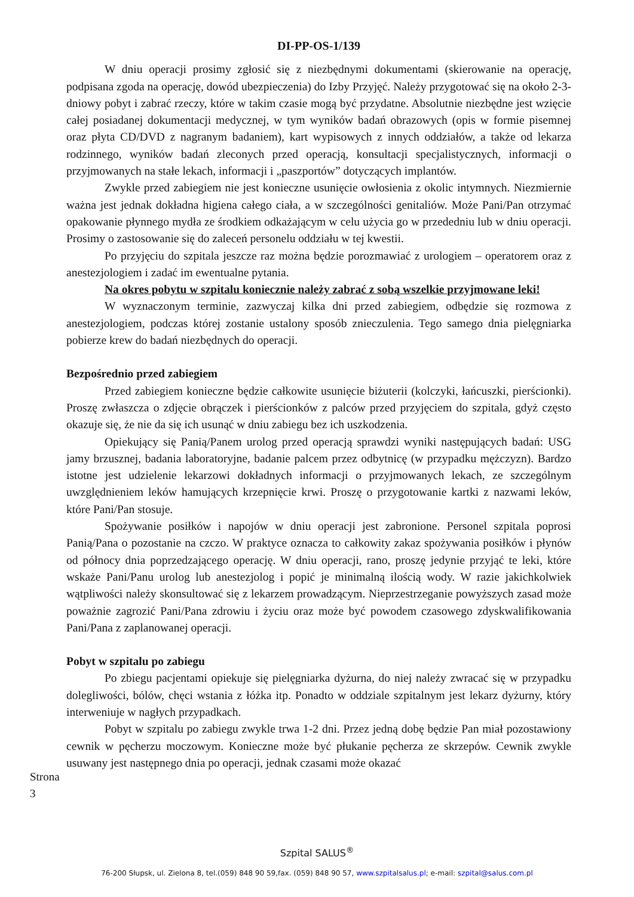DI-PP-OS-1/139
W dniu operacji prosimy zgłosić się z niezbędnymi dokumentami (skierowanie na operację, podpisana zgoda na operację, dowód ubezpieczenia) do Izby Przyjęć. Należy przygotować się na około 2-3-dniowy pobyt i zabrać rzeczy, które w takim czasie mogą być przydatne. Absolutnie niezbędne jest wzięcie całej posiadanej dokumentacji medycznej, w tym wyników badań obrazowych (opis w formie pisemnej oraz płyta CD/DVD z nagranym badaniem), kart wypisowych z innych oddziałów, a także od lekarza rodzinnego, wyników badań zleconych przed operacją, konsultacji specjalistycznych, informacji o przyjmowanych na stałe lekach, informacji i „paszportów” dotyczących implantów.
Zwykle przed zabiegiem nie jest konieczne usunięcie owłosienia z okolic intymnych. Niezmiernie ważna jest jednak dokładna higiena całego ciała, a w szczególności genitaliów. Może Pani/Pan otrzymać opakowanie płynnego mydła ze środkiem odkażającym w celu użycia go w przededniu lub w dniu operacji. Prosimy o zastosowanie się do zaleceń personelu oddziału w tej kwestii.
Po przyjęciu do szpitala jeszcze raz można będzie porozmawiać z urologiem – operatorem oraz z anestezjologiem i zadać im ewentualne pytania.
Na okres pobytu w szpitalu koniecznie należy zabrać z sobą wszelkie przyjmowane leki!
W wyznaczonym terminie, zazwyczaj kilka dni przed zabiegiem, odbędzie się rozmowa z anestezjologiem, podczas której zostanie ustalony sposób znieczulenia. Tego samego dnia pielęgniarka pobierze krew do badań niezbędnych do operacji.
Bezpośrednio przed zabiegiem
Przed zabiegiem konieczne będzie całkowite usunięcie biżuterii (kolczyki, łańcuszki, pierścionki). Proszę zwłaszcza o zdjęcie obrączek i pierścionków z palców przed przyjęciem do szpitala, gdyż często okazuje się, że nie da się ich usunąć w dniu zabiegu bez ich uszkodzenia.
Opiekujący się Panią/Panem urolog przed operacją sprawdzi wyniki następujących badań: USG jamy brzusznej, badania laboratoryjne, badanie palcem przez odbytnicę (w przypadku mężczyzn). Bardzo istotne jest udzielenie lekarzowi dokładnych informacji o przyjmowanych lekach, ze szczególnym uwzględnieniem leków hamujących krzepnięcie krwi. Proszę o przygotowanie kartki z nazwami leków, które Pani/Pan stosuje.
Spożywanie posiłków i napojów w dniu operacji jest zabronione. Personel szpitala poprosi Panią/Pana o pozostanie na czczo. W praktyce oznacza to całkowity zakaz spożywania posiłków i płynów od północy dnia poprzedzającego operację. W dniu operacji, rano, proszę jedynie przyjąć te leki, które wskaże Pani/Panu urolog lub anestezjolog i popić je minimalną ilością wody. W razie jakichkolwiek wątpliwości należy skonsultować się z lekarzem prowadzącym. Nieprzestrzeganie powyższych zasad może poważnie zagrozić Pani/Pana zdrowiu i życiu oraz może być powodem czasowego zdyskwalifikowania Pani/Pana z zaplanowanej operacji.
Pobyt w szpitalu po zabiegu
Po zbiegu pacjentami opiekuje się pielęgniarka dyżurna, do niej należy zwracać się w przypadku dolegliwości, bólów, chęci wstania z łóżka itp. Ponadto w oddziale szpitalnym jest lekarz dyżurny, który interweniuje w nagłych przypadkach.
Pobyt w szpitalu po zabiegu zwykle trwa 1-2 dni. Przez jedną dobę będzie Pan miał pozostawiony cewnik w pęcherzu moczowym. Konieczne może być płukanie pęcherza ze skrzepów. Cewnik zwykle usuwany jest następnego dnia po operacji, jednak czasami może okazać
Strona 3
Szpital SALUS<sup>®</sup>
76-200 Słupsk, ul. Zielona 8, tel.(059) 848 90 59,fax. (059) 848 90 57, www.szpitalsalus.pl; e-mail: szpital@salus.com.pl